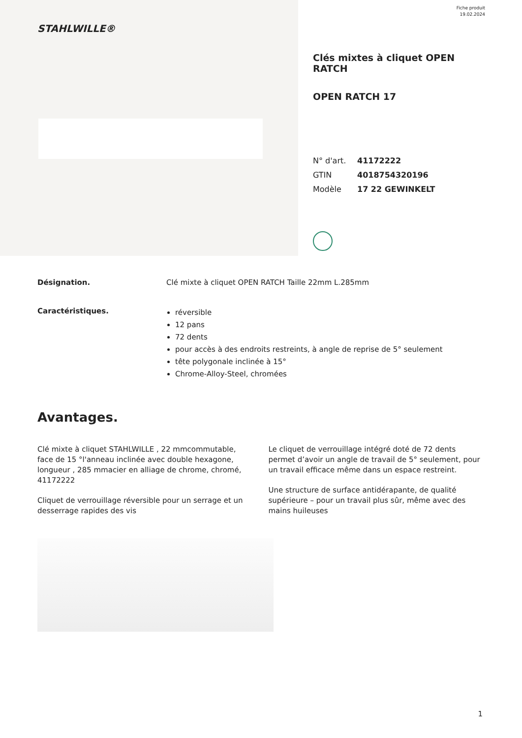STAHLWILLE®
Fiche produit
19.02.2024
Clés mixtes à cliquet OPEN RATCH
OPEN RATCH 17
N° d'art. 41172222
GTIN 4018754320196
Modèle 17 22 GEWINKELT
Désignation. Clé mixte à cliquet OPEN RATCH Taille 22mm L.285mm
Caractéristiques.
réversible
12 pans
72 dents
pour accès à des endroits restreints, à angle de reprise de 5° seulement
tête polygonale inclinée à 15°
Chrome-Alloy-Steel, chromées
Avantages.
Clé mixte à cliquet STAHLWILLE , 22 mmcommutable, face de 15 °l'anneau inclinée avec double hexagone, longueur , 285 mmacier en alliage de chrome, chromé, 41172222
Cliquet de verrouillage réversible pour un serrage et un desserrage rapides des vis
Le cliquet de verrouillage intégré doté de 72 dents permet d’avoir un angle de travail de 5° seulement, pour un travail efficace même dans un espace restreint.
Une structure de surface antidérapante, de qualité supérieure – pour un travail plus sûr, même avec des mains huileuses
1